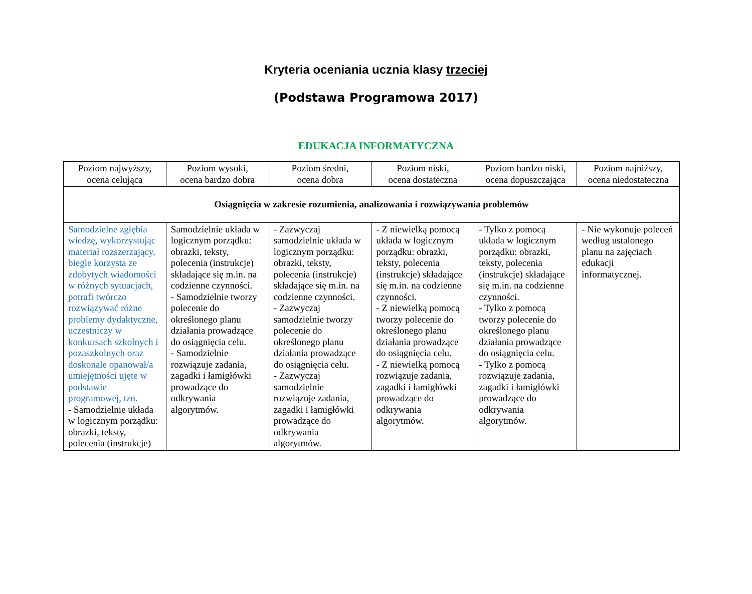Kryteria oceniania ucznia klasy trzeciej
(Podstawa Programowa 2017)
EDUKACJA INFORMATYCZNA
| Poziom najwyższy, ocena celująca | Poziom wysoki, ocena bardzo dobra | Poziom średni, ocena dobra | Poziom niski, ocena dostateczna | Poziom bardzo niski, ocena dopuszczająca | Poziom najniższy, ocena niedostateczna |
| --- | --- | --- | --- | --- | --- |
| Osiągnięcia w zakresie rozumienia, analizowania i rozwiązywania problemów | | | | | |
| Samodzielne zgłębia wiedzę, wykorzystując materiał rozszerzający, biegle korzysta ze zdobytych wiadomości w różnych sytuacjach, potrafi twórczo rozwiązywać różne problemy dydaktyczne, uczestniczy w konkursach szkolnych i pozaszkolnych oraz doskonale opanował/a umiejętności ujęte w podstawie programowej, tzn. - Samodzielnie układa w logicznym porządku: obrazki, teksty, polecenia (instrukcje) | Samodzielnie układa w logicznym porządku: obrazki, teksty, polecenia (instrukcje) składające się m.in. na codzienne czynności. - Samodzielnie tworzy polecenie do określonego planu działania prowadzące do osiągnięcia celu. - Samodzielnie rozwiązuje zadania, zagadki i łamigłówki prowadzące do odkrywania algorytmów. | - Zazwyczaj samodzielnie układa w logicznym porządku: obrazki, teksty, polecenia (instrukcje) składające się m.in. na codzienne czynności. - Zazwyczaj samodzielnie tworzy polecenie do określonego planu działania prowadzące do osiągnięcia celu. - Zazwyczaj samodzielnie rozwiązuje zadania, zagadki i łamigłówki prowadzące do odkrywania algorytmów. | - Z niewielką pomocą układa w logicznym porządku: obrazki, teksty, polecenia (instrukcje) składające się m.in. na codzienne czynności. - Z niewielką pomocą tworzy polecenie do określonego planu działania prowadzące do osiągnięcia celu. - Z niewielką pomocą rozwiązuje zadania, zagadki i łamigłówki prowadzące do odkrywania algorytmów. | - Tylko z pomocą układa w logicznym porządku: obrazki, teksty, polecenia (instrukcje) składające się m.in. na codzienne czynności. - Tylko z pomocą tworzy polecenie do określonego planu działania prowadzące do osiągnięcia celu. - Tylko z pomocą rozwiązuje zadania, zagadki i łamigłówki prowadzące do odkrywania algorytmów. | - Nie wykonuje poleceń według ustalonego planu na zajęciach edukacji informatycznej. |